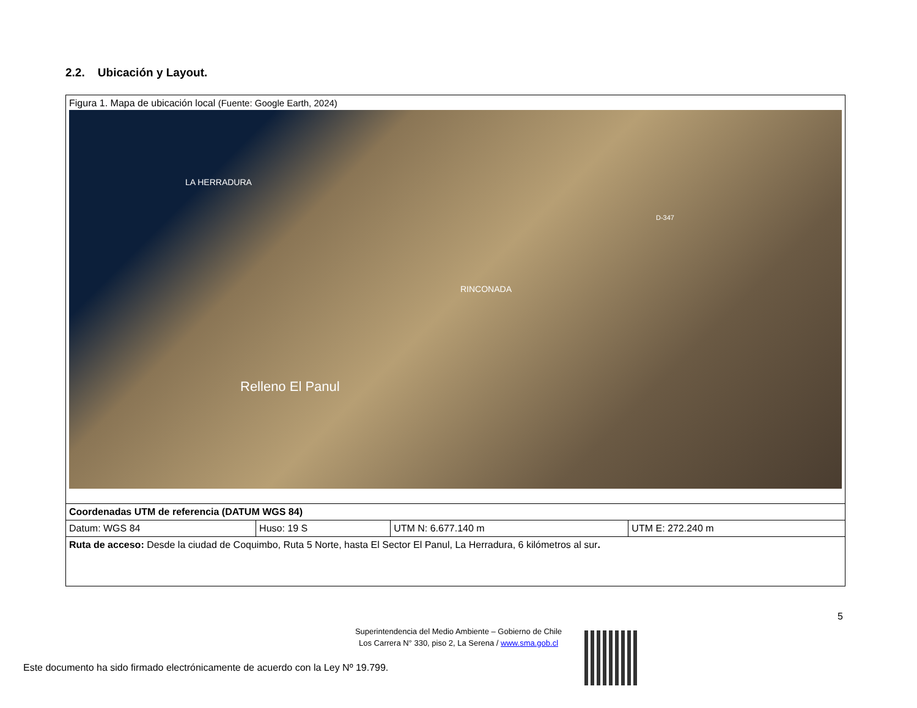2.2. Ubicación y Layout.
| Figura 1. Mapa de ubicación local (Fuente: Google Earth, 2024) LA HERRADURA RINCONADA Relleno El Panul D-347 | | | |
| Coordenadas UTM de referencia (DATUM WGS 84) | | | |
| Datum: WGS 84 | Huso: 19 S | UTM N: 6.677.140 m | UTM E: 272.240 m |
| Ruta de acceso: Desde la ciudad de Coquimbo, Ruta 5 Norte, hasta El Sector El Panul, La Herradura, 6 kilómetros al sur . | | | |
5
Superintendencia del Medio Ambiente – Gobierno de Chile
Los Carrera N° 330, piso 2, La Serena / www.sma.gob.cl
Este documento ha sido firmado electrónicamente de acuerdo con la Ley Nº 19.799.